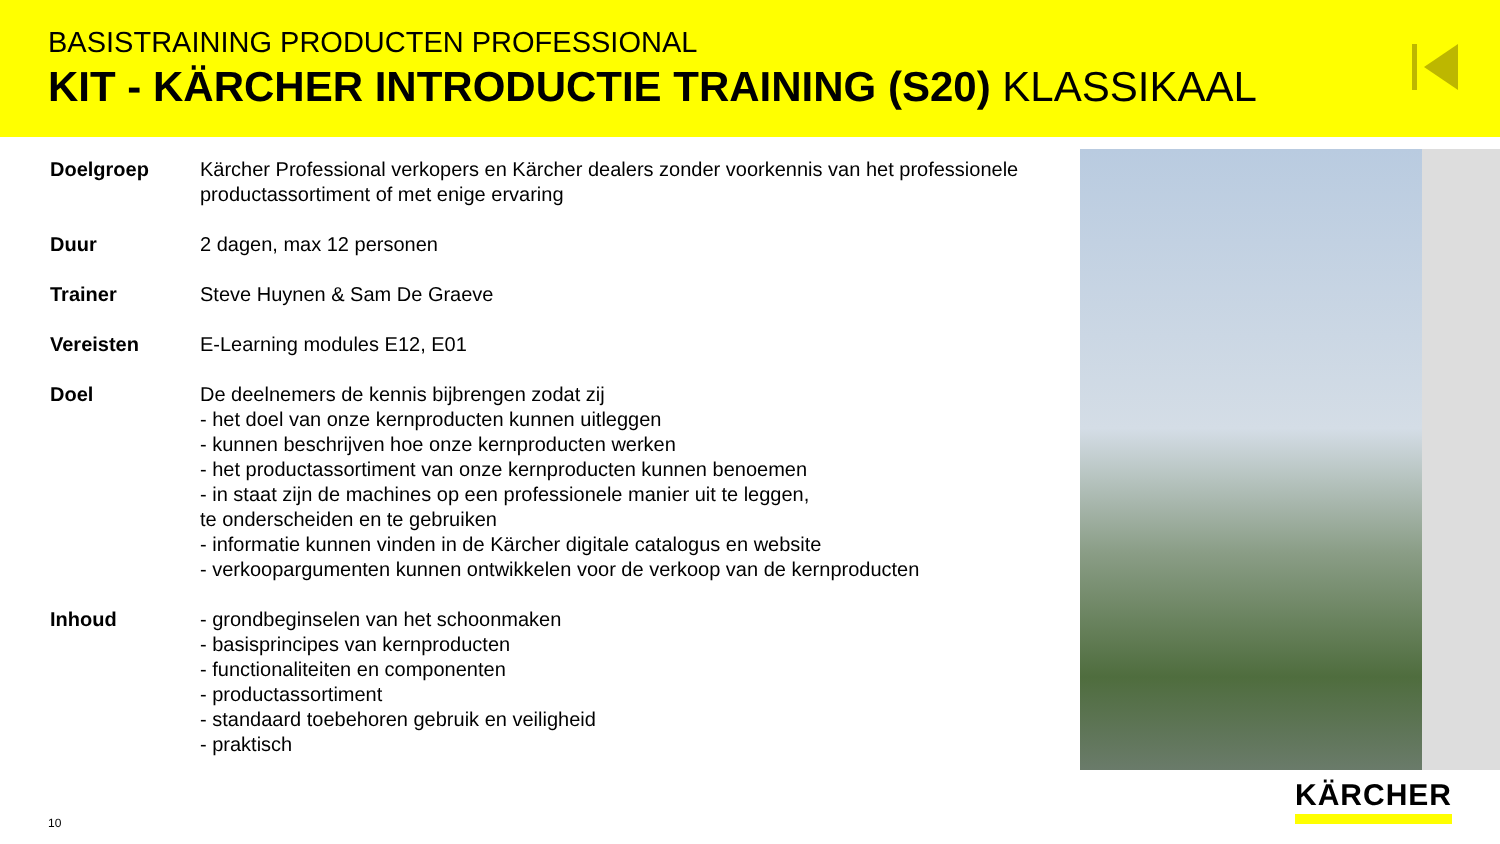BASISTRAINING PRODUCTEN PROFESSIONAL
KIT - KÄRCHER INTRODUCTIE TRAINING (S20) KLASSIKAAL
Doelgroep Kärcher Professional verkopers en Kärcher dealers zonder voorkennis van het professionele productassortiment of met enige ervaring
Duur 2 dagen, max 12 personen
Trainer Steve Huynen & Sam De Graeve
Vereisten E-Learning modules E12, E01
Doel De deelnemers de kennis bijbrengen zodat zij
- het doel van onze kernproducten kunnen uitleggen
- kunnen beschrijven hoe onze kernproducten werken
- het productassortiment van onze kernproducten kunnen benoemen
- in staat zijn de machines op een professionele manier uit te leggen,
te onderscheiden en te gebruiken
- informatie kunnen vinden in de Kärcher digitale catalogus en website
- verkoopargumenten kunnen ontwikkelen voor de verkoop van de kernproducten
Inhoud - grondbeginselen van het schoonmaken
- basisprincipes van kernproducten
- functionaliteiten en componenten
- productassortiment
- standaard toebehoren gebruik en veiligheid
- praktisch
10 KÄRCHER